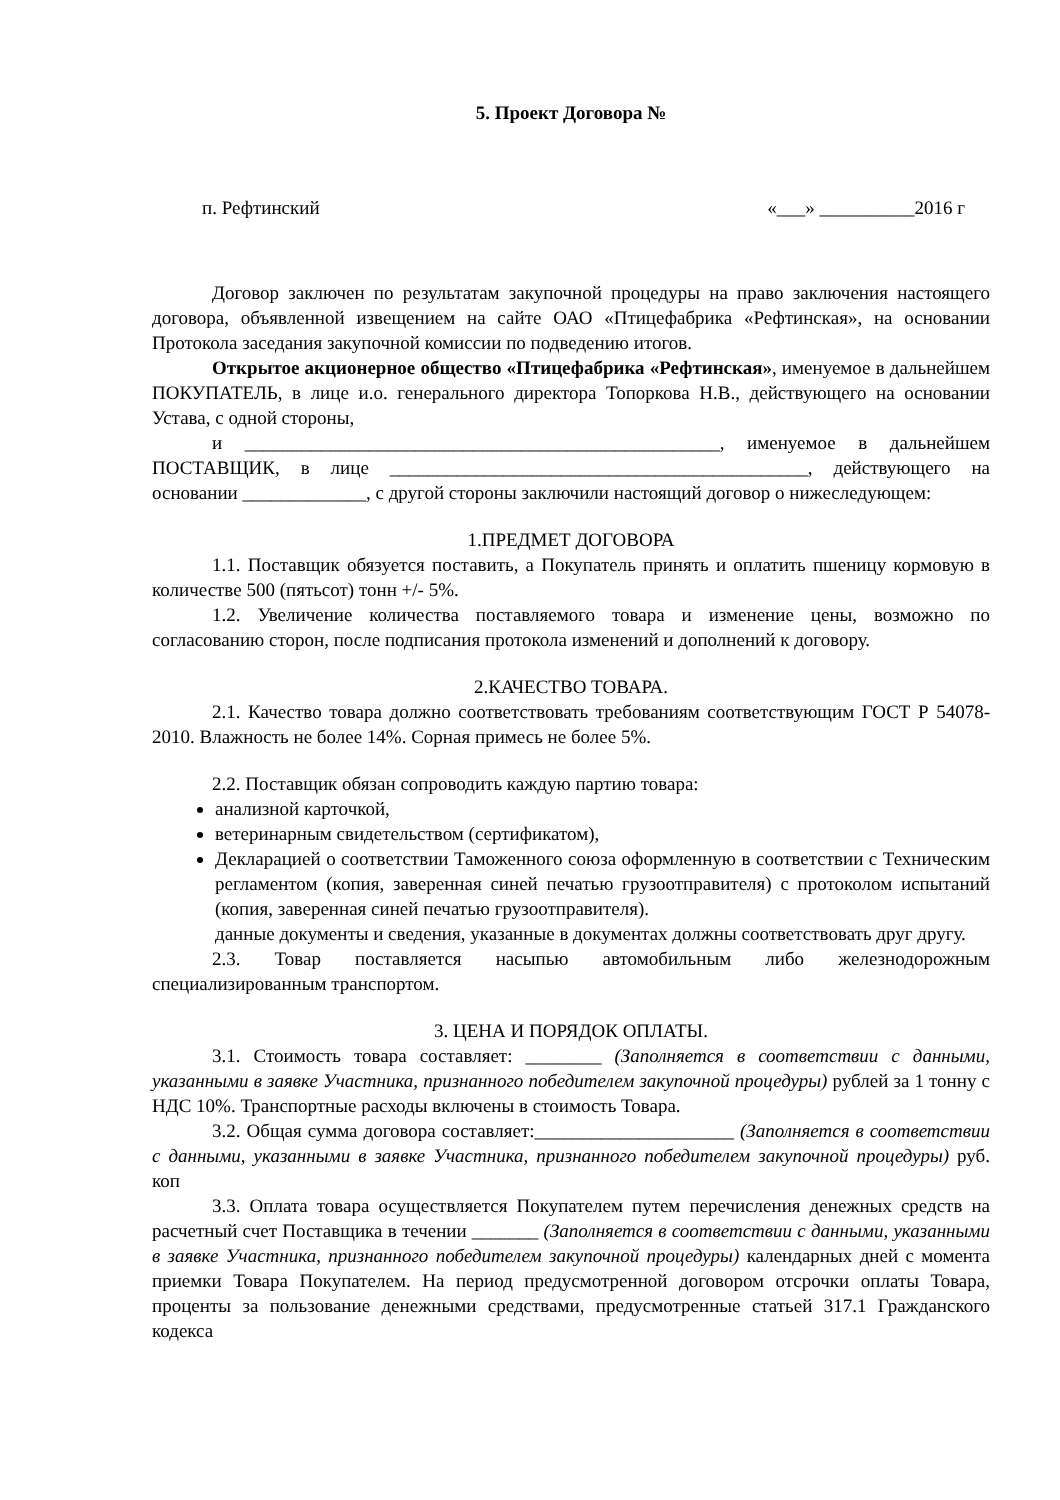5. Проект Договора №
п. Рефтинский «___» __________2016 г
Договор заключен по результатам закупочной процедуры на право заключения настоящего договора, объявленной извещением на сайте ОАО «Птицефабрика «Рефтинская», на основании Протокола заседания закупочной комиссии по подведению итогов.
Открытое акционерное общество «Птицефабрика «Рефтинская», именуемое в дальнейшем ПОКУПАТЕЛЬ, в лице и.о. генерального директора Топоркова Н.В., действующего на основании Устава, с одной стороны,
и __________________________________________________, именуемое в дальнейшем ПОСТАВЩИК, в лице ____________________________________________, действующего на основании _____________, с другой стороны заключили настоящий договор о нижеследующем:
1.ПРЕДМЕТ ДОГОВОРА
1.1. Поставщик обязуется поставить, а Покупатель принять и оплатить пшеницу кормовую в количестве 500 (пятьсот) тонн +/- 5%.
1.2. Увеличение количества поставляемого товара и изменение цены, возможно по согласованию сторон, после подписания протокола изменений и дополнений к договору.
2.КАЧЕСТВО ТОВАРА.
2.1. Качество товара должно соответствовать требованиям соответствующим ГОСТ Р 54078-2010. Влажность не более 14%. Сорная примесь не более 5%.
2.2. Поставщик обязан сопроводить каждую партию товара:
анализной карточкой,
ветеринарным свидетельством (сертификатом),
Декларацией о соответствии Таможенного союза оформленную в соответствии с Техническим регламентом (копия, заверенная синей печатью грузоотправителя) с протоколом испытаний (копия, заверенная синей печатью грузоотправителя).
данные документы и сведения, указанные в документах должны соответствовать друг другу.
2.3. Товар поставляется насыпью автомобильным либо железнодорожным специализированным транспортом.
3. ЦЕНА И ПОРЯДОК ОПЛАТЫ.
3.1. Стоимость товара составляет: ________ (Заполняется в соответствии с данными, указанными в заявке Участника, признанного победителем закупочной процедуры) рублей за 1 тонну с НДС 10%. Транспортные расходы включены в стоимость Товара.
3.2. Общая сумма договора составляет:_____________________ (Заполняется в соответствии с данными, указанными в заявке Участника, признанного победителем закупочной процедуры) руб. коп
3.3. Оплата товара осуществляется Покупателем путем перечисления денежных средств на расчетный счет Поставщика в течении _______ (Заполняется в соответствии с данными, указанными в заявке Участника, признанного победителем закупочной процедуры) календарных дней с момента приемки Товара Покупателем. На период предусмотренной договором отсрочки оплаты Товара, проценты за пользование денежными средствами, предусмотренные статьей 317.1 Гражданского кодекса